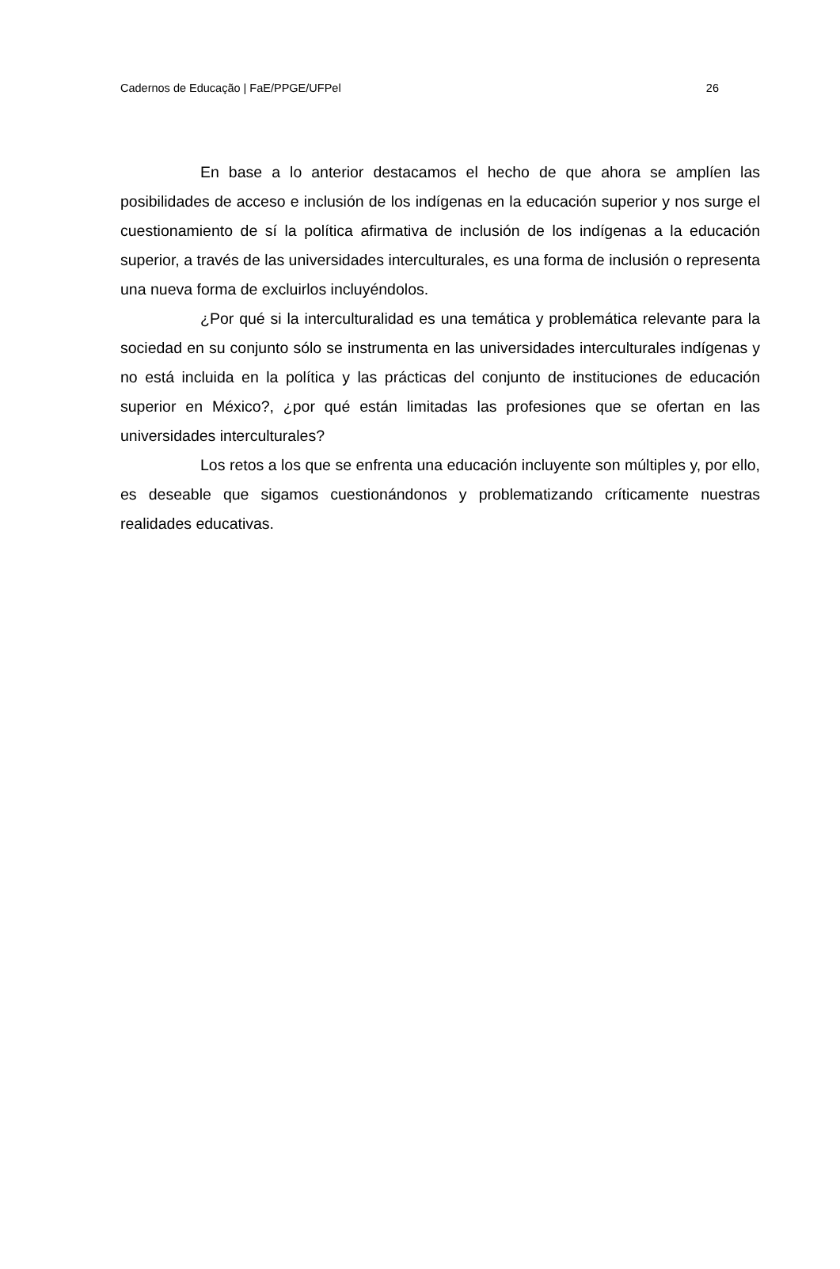Cadernos de Educação | FaE/PPGE/UFPel 26
En base a lo anterior destacamos el hecho de que ahora se amplíen las posibilidades de acceso e inclusión de los indígenas en la educación superior y nos surge el cuestionamiento de sí la política afirmativa de inclusión de los indígenas a la educación superior, a través de las universidades interculturales, es una forma de inclusión o representa una nueva forma de excluirlos incluyéndolos.
¿Por qué si la interculturalidad es una temática y problemática relevante para la sociedad en su conjunto sólo se instrumenta en las universidades interculturales indígenas y no está incluida en la política y las prácticas del conjunto de instituciones de educación superior en México?, ¿por qué están limitadas las profesiones que se ofertan en las universidades interculturales?
Los retos a los que se enfrenta una educación incluyente son múltiples y, por ello, es deseable que sigamos cuestionándonos y problematizando críticamente nuestras realidades educativas.